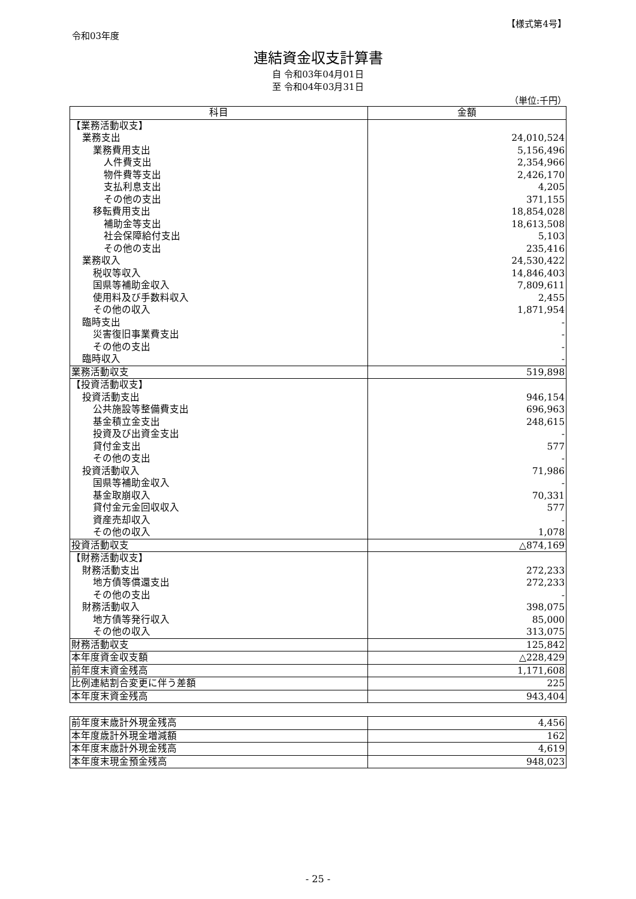令和03年度
【様式第4号】
連結資金収支計算書
自 令和03年04月01日
至 令和04年03月31日
（単位:千円）
| 科目 | 金額 |
| --- | --- |
| 【業務活動収支】 | |
| 業務支出 | 24,010,524 |
| 業務費用支出 | 5,156,496 |
| 人件費支出 | 2,354,966 |
| 物件費等支出 | 2,426,170 |
| 支払利息支出 | 4,205 |
| その他の支出 | 371,155 |
| 移転費用支出 | 18,854,028 |
| 補助金等支出 | 18,613,508 |
| 社会保障給付支出 | 5,103 |
| その他の支出 | 235,416 |
| 業務収入 | 24,530,422 |
| 税収等収入 | 14,846,403 |
| 国県等補助金収入 | 7,809,611 |
| 使用料及び手数料収入 | 2,455 |
| その他の収入 | 1,871,954 |
| 臨時支出 | - |
| 災害復旧事業費支出 | - |
| その他の支出 | - |
| 臨時収入 | - |
| 業務活動収支 | 519,898 |
| 【投資活動収支】 | |
| 投資活動支出 | 946,154 |
| 公共施設等整備費支出 | 696,963 |
| 基金積立金支出 | 248,615 |
| 投資及び出資金支出 | - |
| 貸付金支出 | 577 |
| その他の支出 | - |
| 投資活動収入 | 71,986 |
| 国県等補助金収入 | - |
| 基金取崩収入 | 70,331 |
| 貸付金元金回収収入 | 577 |
| 資産売却収入 | - |
| その他の収入 | 1,078 |
| 投資活動収支 | △874,169 |
| 【財務活動収支】 | |
| 財務活動支出 | 272,233 |
| 地方債等償還支出 | 272,233 |
| その他の支出 | - |
| 財務活動収入 | 398,075 |
| 地方債等発行収入 | 85,000 |
| その他の収入 | 313,075 |
| 財務活動収支 | 125,842 |
| 本年度資金収支額 | △228,429 |
| 前年度末資金残高 | 1,171,608 |
| 比例連結割合変更に伴う差額 | 225 |
| 本年度末資金残高 | 943,404 |
| 前年度末歳計外現金残高 | 4,456 |
| 本年度歳計外現金増減額 | 162 |
| 本年度末歳計外現金残高 | 4,619 |
| 本年度末現金預金残高 | 948,023 |
- 25 -